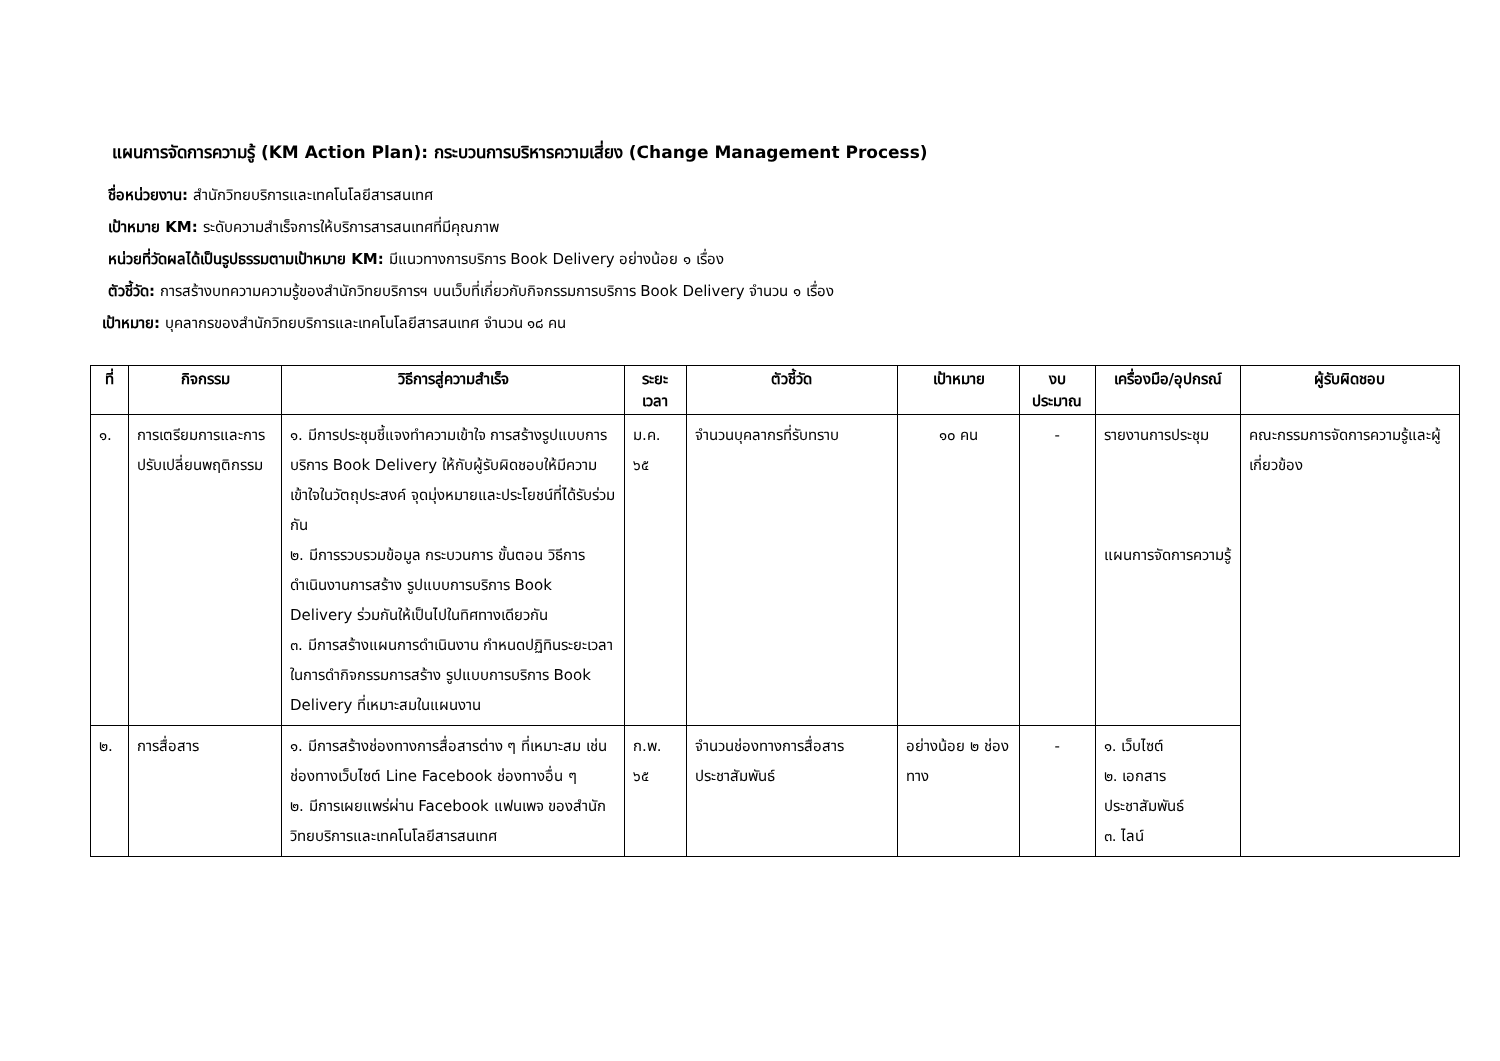แผนการจัดการความรู้ (KM Action Plan): กระบวนการบริหารความเสี่ยง (Change Management Process)
ชื่อหน่วยงาน: สำนักวิทยบริการและเทคโนโลยีสารสนเทศ
เป้าหมาย KM: ระดับความสำเร็จการให้บริการสารสนเทศที่มีคุณภาพ
หน่วยที่วัดผลได้เป็นรูปธรรมตามเป้าหมาย KM: มีแนวทางการบริการ Book Delivery อย่างน้อย ๑ เรื่อง
ตัวชี้วัด: การสร้างบทความความรู้ของสำนักวิทยบริการฯ บนเว็บที่เกี่ยวกับกิจกรรมการบริการ Book Delivery จำนวน ๑ เรื่อง
เป้าหมาย: บุคลากรของสำนักวิทยบริการและเทคโนโลยีสารสนเทศ จำนวน ๑๘ คน
| ที่ | กิจกรรม | วิธีการสู่ความสำเร็จ | ระยะเวลา | ตัวชี้วัด | เป้าหมาย | งบประมาณ | เครื่องมือ/อุปกรณ์ | ผู้รับผิดชอบ |
| --- | --- | --- | --- | --- | --- | --- | --- | --- |
| ๑. | การเตรียมการและการปรับเปลี่ยนพฤติกรรม | ๑. มีการประชุมชี้แจงทำความเข้าใจ การสร้างรูปแบบการบริการ Book Delivery ให้กับผู้รับผิดชอบให้มีความเข้าใจในวัตถุประสงค์ จุดมุ่งหมายและประโยชน์ที่ได้รับร่วมกัน ๒. มีการรวบรวมข้อมูล กระบวนการ ขั้นตอน วิธีการดำเนินงานการสร้าง รูปแบบการบริการ Book Delivery ร่วมกันให้เป็นไปในทิศทางเดียวกัน ๓. มีการสร้างแผนการดำเนินงาน กำหนดปฏิทินระยะเวลาในการดำกิจกรรมการสร้าง รูปแบบการบริการ Book Delivery ที่เหมาะสมในแผนงาน | ม.ค. ๖๕ | จำนวนบุคลากรที่รับทราบ | ๑๐ คน | - | รายงานการประชุม แผนการจัดการความรู้ | คณะกรรมการจัดการความรู้และผู้เกี่ยวข้อง |
| ๒. | การสื่อสาร | ๑. มีการสร้างช่องทางการสื่อสารต่าง ๆ ที่เหมาะสม เช่น ช่องทางเว็บไซต์ Line Facebook ช่องทางอื่น ๆ ๒. มีการเผยแพร่ผ่าน Facebook แฟนเพจ ของสำนักวิทยบริการและเทคโนโลยีสารสนเทศ | ก.พ. ๖๕ | จำนวนช่องทางการสื่อสารประชาสัมพันธ์ | อย่างน้อย ๒ ช่องทาง | - | ๑. เว็บไซต์ ๒. เอกสารประชาสัมพันธ์ ๓. ไลน์ | |